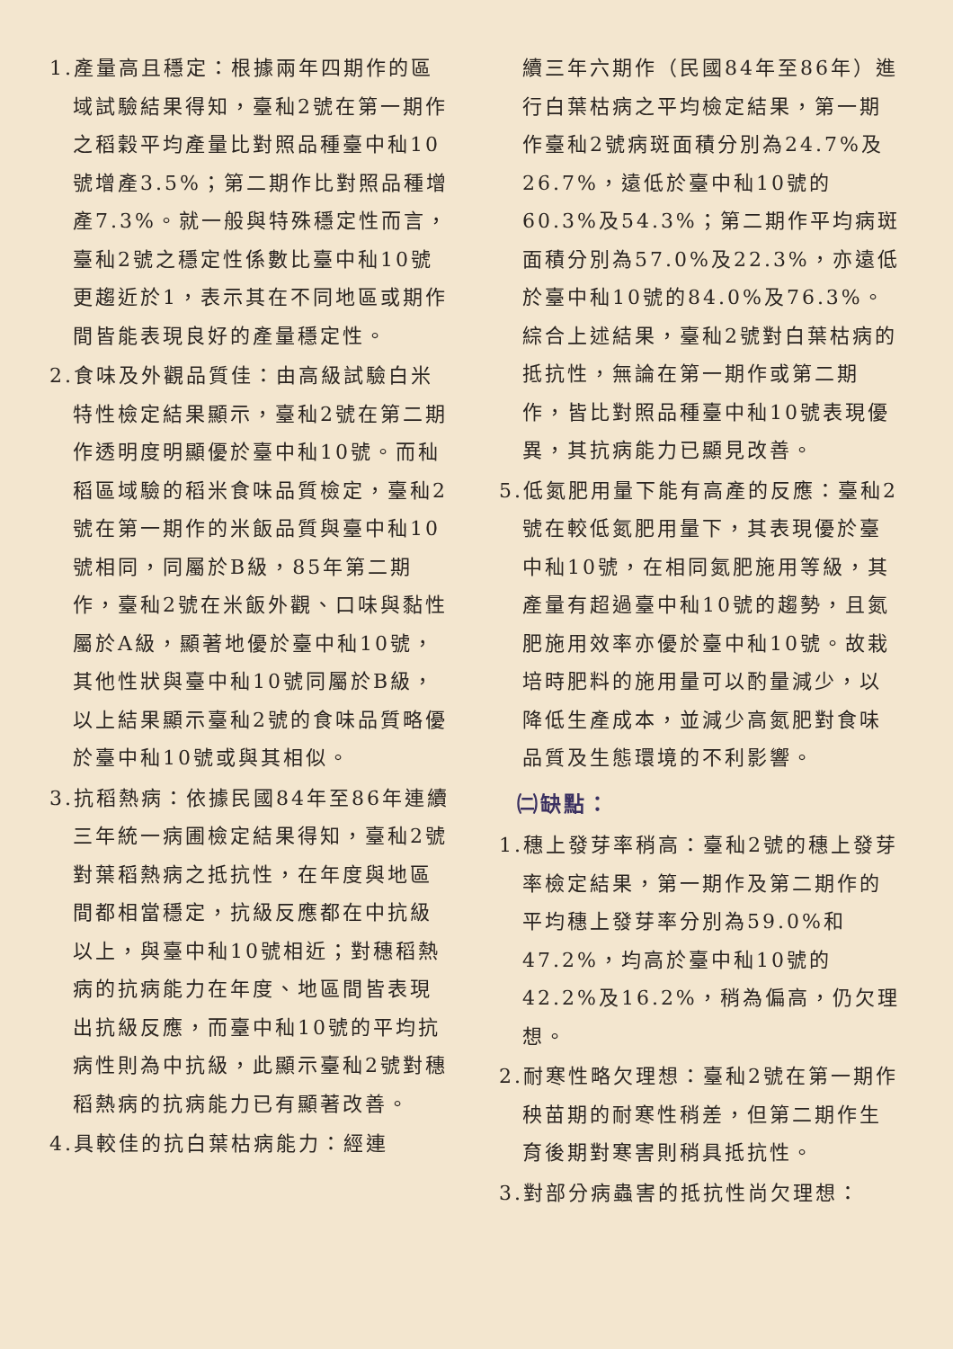1.產量高且穩定：根據兩年四期作的區域試驗結果得知，臺秈2號在第一期作之稻穀平均產量比對照品種臺中秈10號增產3.5%；第二期作比對照品種增產7.3%。就一般與特殊穩定性而言，臺秈2號之穩定性係數比臺中秈10號更趨近於1，表示其在不同地區或期作間皆能表現良好的產量穩定性。
2.食味及外觀品質佳：由高級試驗白米特性檢定結果顯示，臺秈2號在第二期作透明度明顯優於臺中秈10號。而秈稻區域驗的稻米食味品質檢定，臺秈2號在第一期作的米飯品質與臺中秈10號相同，同屬於B級，85年第二期作，臺秈2號在米飯外觀、口味與黏性屬於A級，顯著地優於臺中秈10號，其他性狀與臺中秈10號同屬於B級，以上結果顯示臺秈2號的食味品質略優於臺中秈10號或與其相似。
3.抗稻熱病：依據民國84年至86年連續三年統一病圃檢定結果得知，臺秈2號對葉稻熱病之抵抗性，在年度與地區間都相當穩定，抗級反應都在中抗級以上，與臺中秈10號相近；對穗稻熱病的抗病能力在年度、地區間皆表現出抗級反應，而臺中秈10號的平均抗病性則為中抗級，此顯示臺秈2號對穗稻熱病的抗病能力已有顯著改善。
4.具較佳的抗白葉枯病能力：經連
續三年六期作（民國84年至86年）進行白葉枯病之平均檢定結果，第一期作臺秈2號病斑面積分別為24.7%及26.7%，遠低於臺中秈10號的60.3%及54.3%；第二期作平均病斑面積分別為57.0%及22.3%，亦遠低於臺中秈10號的84.0%及76.3%。綜合上述結果，臺秈2號對白葉枯病的抵抗性，無論在第一期作或第二期作，皆比對照品種臺中秈10號表現優異，其抗病能力已顯見改善。
5.低氮肥用量下能有高產的反應：臺秈2號在較低氮肥用量下，其表現優於臺中秈10號，在相同氮肥施用等級，其產量有超過臺中秈10號的趨勢，且氮肥施用效率亦優於臺中秈10號。故栽培時肥料的施用量可以酌量減少，以降低生產成本，並減少高氮肥對食味品質及生態環境的不利影響。
㈡缺點：
1.穗上發芽率稍高：臺秈2號的穗上發芽率檢定結果，第一期作及第二期作的平均穗上發芽率分別為59.0%和47.2%，均高於臺中秈10號的42.2%及16.2%，稍為偏高，仍欠理想。
2.耐寒性略欠理想：臺秈2號在第一期作秧苗期的耐寒性稍差，但第二期作生育後期對寒害則稍具抵抗性。
3.對部分病蟲害的抵抗性尚欠理想：